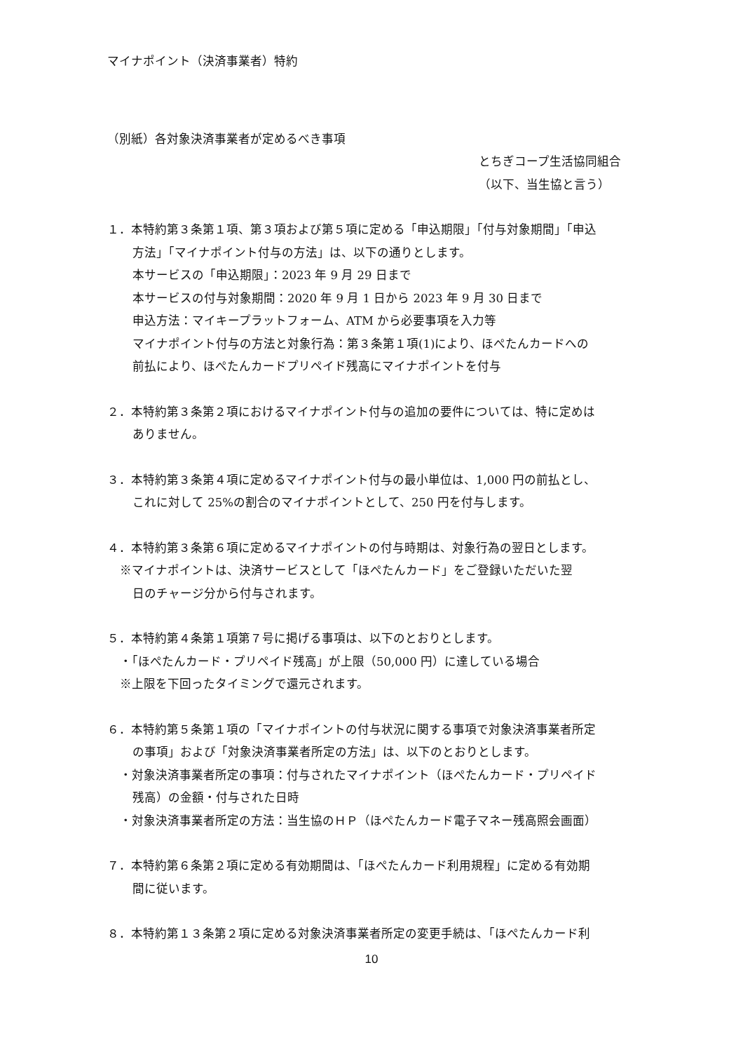マイナポイント（決済事業者）特約
（別紙）各対象決済事業者が定めるべき事項
とちぎコープ生活協同組合
（以下、当生協と言う）
１．本特約第３条第１項、第３項および第５項に定める「申込期限」「付与対象期間」「申込
方法」「マイナポイント付与の方法」は、以下の通りとします。
本サービスの「申込期限」：2023 年 9 月 29 日まで
本サービスの付与対象期間：2020 年 9 月 1 日から 2023 年 9 月 30 日まで
申込方法：マイキープラットフォーム、ATM から必要事項を入力等
マイナポイント付与の方法と対象行為：第３条第１項(1)により、ほぺたんカードへの
前払により、ほぺたんカードプリペイド残高にマイナポイントを付与
２．本特約第３条第２項におけるマイナポイント付与の追加の要件については、特に定めは
ありません。
３．本特約第３条第４項に定めるマイナポイント付与の最小単位は、1,000 円の前払とし、
これに対して 25%の割合のマイナポイントとして、250 円を付与します。
４．本特約第３条第６項に定めるマイナポイントの付与時期は、対象行為の翌日とします。
※マイナポイントは、決済サービスとして「ほぺたんカード」をご登録いただいた翌
日のチャージ分から付与されます。
５．本特約第４条第１項第７号に掲げる事項は、以下のとおりとします。
・「ほぺたんカード・プリペイド残高」が上限（50,000 円）に達している場合
※上限を下回ったタイミングで還元されます。
６．本特約第５条第１項の「マイナポイントの付与状況に関する事項で対象決済事業者所定
の事項」および「対象決済事業者所定の方法」は、以下のとおりとします。
・対象決済事業者所定の事項：付与されたマイナポイント（ほぺたんカード・プリペイド
残高）の金額・付与された日時
・対象決済事業者所定の方法：当生協のＨＰ（ほぺたんカード電子マネー残高照会画面）
７．本特約第６条第２項に定める有効期間は、「ほぺたんカード利用規程」に定める有効期
間に従います。
８．本特約第１３条第２項に定める対象決済事業者所定の変更手続は、「ほぺたんカード利
10